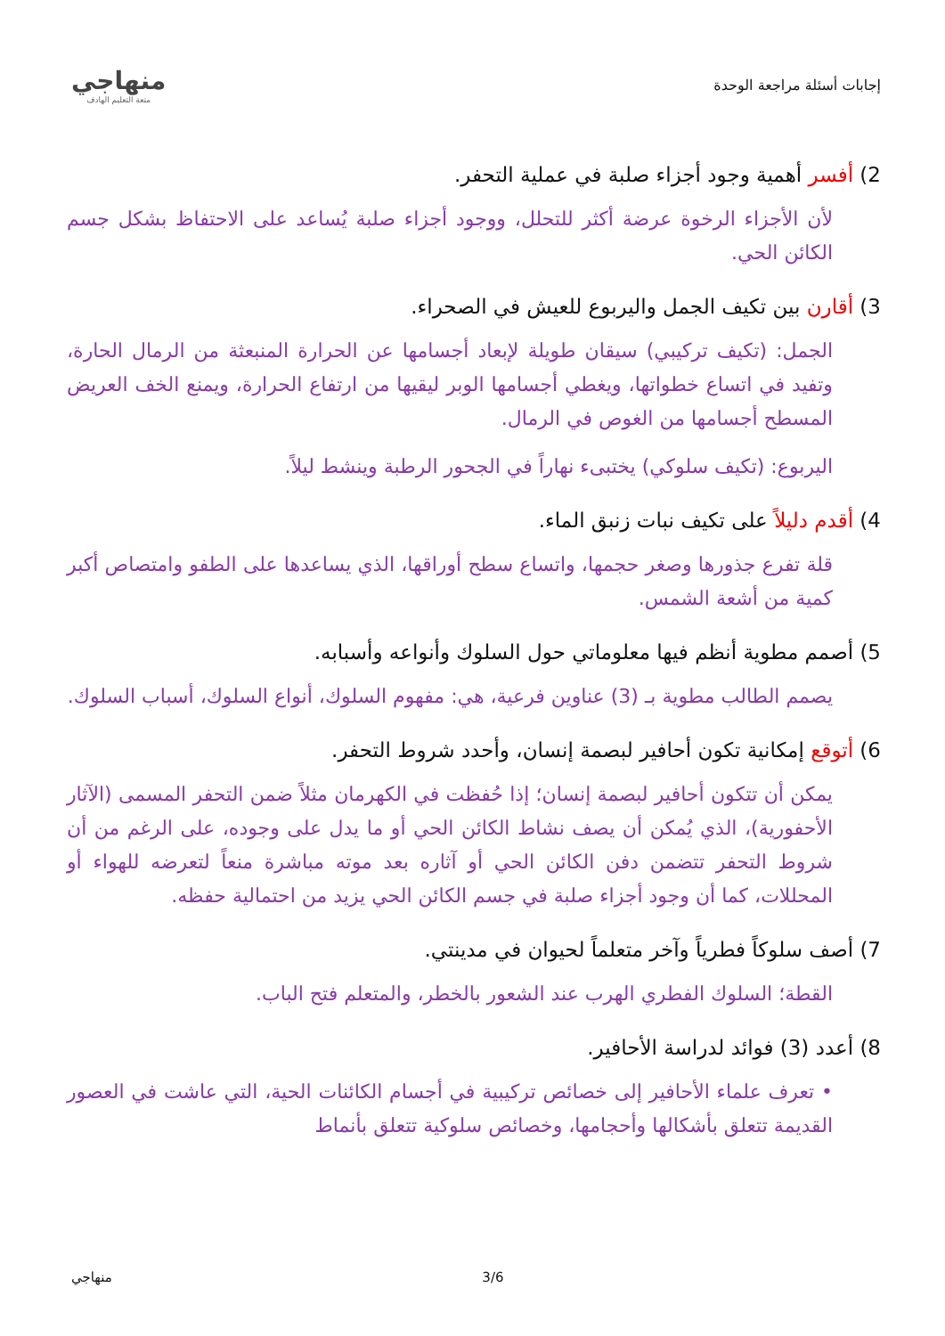إجابات أسئلة مراجعة الوحدة
منهاجي
متعة التعليم الهادف
2) أفسر أهمية وجود أجزاء صلبة في عملية التحفر.
لأن الأجزاء الرخوة عرضة أكثر للتحلل، ووجود أجزاء صلبة يُساعد على الاحتفاظ بشكل جسم الكائن الحي.
3) أقارن بين تكيف الجمل واليربوع للعيش في الصحراء.
الجمل: (تكيف تركيبي) سيقان طويلة لإبعاد أجسامها عن الحرارة المنبعثة من الرمال الحارة، وتفيد في اتساع خطواتها، ويغطي أجسامها الوبر ليقيها من ارتفاع الحرارة، ويمنع الخف العريض المسطح أجسامها من الغوص في الرمال.
اليربوع: (تكيف سلوكي) يختبىء نهاراً في الجحور الرطبة وينشط ليلاً.
4) أقدم دليلاً على تكيف نبات زنبق الماء.
قلة تفرع جذورها وصغر حجمها، واتساع سطح أوراقها، الذي يساعدها على الطفو وامتصاص أكبر كمية من أشعة الشمس.
5) أصمم مطوية أنظم فيها معلوماتي حول السلوك وأنواعه وأسبابه.
يصمم الطالب مطوية بـ (3) عناوين فرعية، هي: مفهوم السلوك، أنواع السلوك، أسباب السلوك.
6) أتوقع إمكانية تكون أحافير لبصمة إنسان، وأحدد شروط التحفر.
يمكن أن تتكون أحافير لبصمة إنسان؛ إذا حُفظت في الكهرمان مثلاً ضمن التحفر المسمى (الآثار الأحفورية)، الذي يُمكن أن يصف نشاط الكائن الحي أو ما يدل على وجوده، على الرغم من أن شروط التحفر تتضمن دفن الكائن الحي أو آثاره بعد موته مباشرة منعاً لتعرضه للهواء أو المحللات، كما أن وجود أجزاء صلبة في جسم الكائن الحي يزيد من احتمالية حفظه.
7) أصف سلوكاً فطرياً وآخر متعلماً لحيوان في مدينتي.
القطة؛ السلوك الفطري الهرب عند الشعور بالخطر، والمتعلم فتح الباب.
8) أعدد (3) فوائد لدراسة الأحافير.
• تعرف علماء الأحافير إلى خصائص تركيبية في أجسام الكائنات الحية، التي عاشت في العصور القديمة تتعلق بأشكالها وأحجامها، وخصائص سلوكية تتعلق بأنماط
منهاجي 3/6